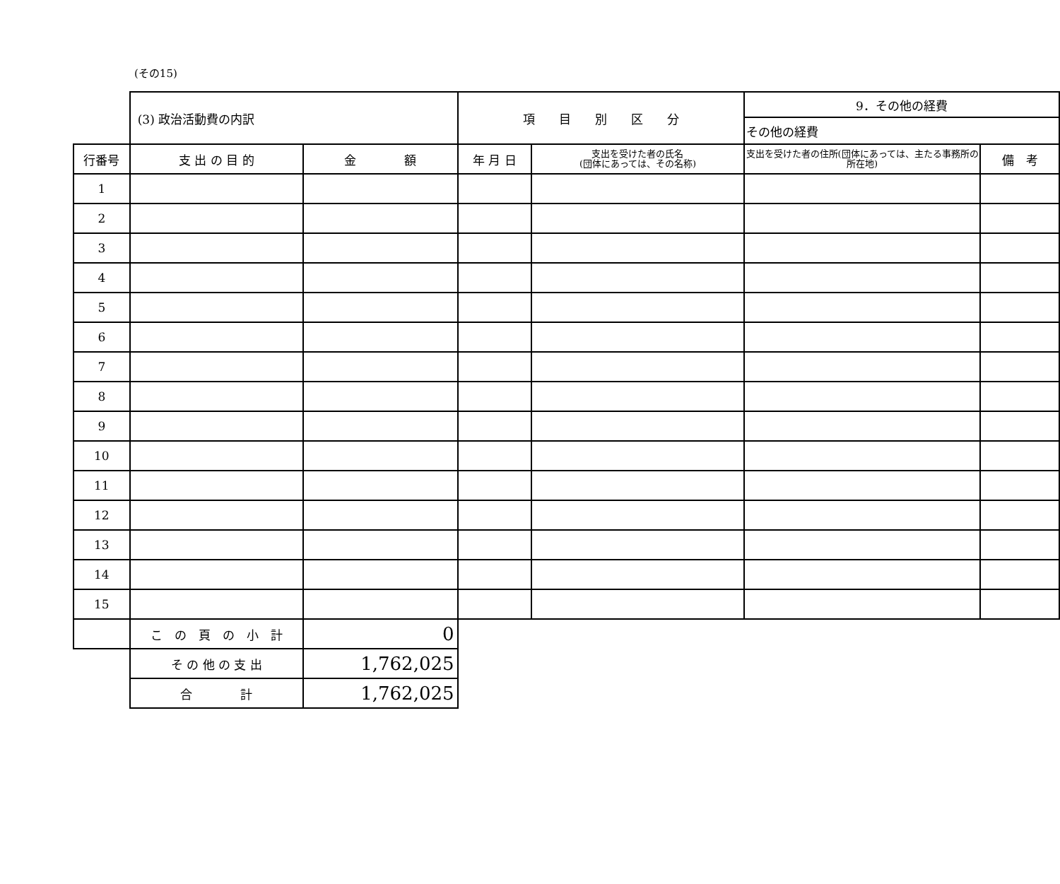(その15)
| | (3) 政治活動費の内訳 | | 項 目 別 区 分 | | 9．その他の経費 | |
| | | | | | その他の経費 | |
| 行番号 | 支 出 の 目 的 | 金 額 | 年 月 日 | 支出を受けた者の氏名 (団体にあっては、その名称) | 支出を受けた者の住所(団体にあっては、主たる事務所の所在地) | 備 考 |
| 1 | | | | | | |
| 2 | | | | | | |
| 3 | | | | | | |
| 4 | | | | | | |
| 5 | | | | | | |
| 6 | | | | | | |
| 7 | | | | | | |
| 8 | | | | | | |
| 9 | | | | | | |
| 10 | | | | | | |
| 11 | | | | | | |
| 12 | | | | | | |
| 13 | | | | | | |
| 14 | | | | | | |
| 15 | | | | | | |
| | こ の 頁 の 小 計 | 0 | | | | |
| | そ の 他 の 支 出 | 1,762,025 | | | | |
| | 合 計 | 1,762,025 | | | | |